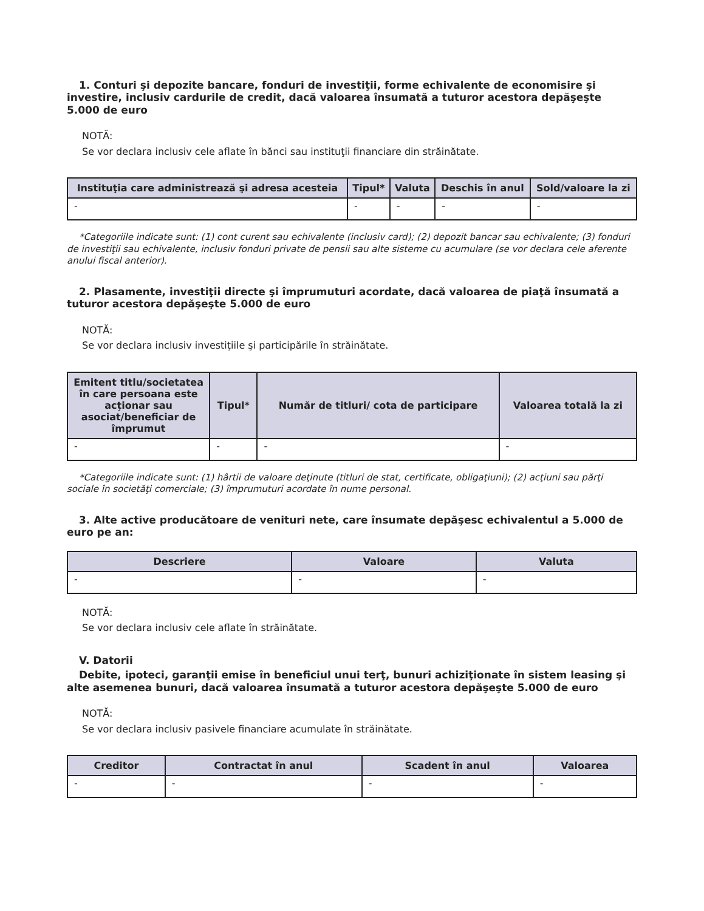1. Conturi şi depozite bancare, fonduri de investiţii, forme echivalente de economisire şi investire, inclusiv cardurile de credit, dacă valoarea însumată a tuturor acestora depăşeşte 5.000 de euro
NOTĂ:
Se vor declara inclusiv cele aflate în bănci sau instituţii financiare din străinătate.
| Instituţia care administrează şi adresa acesteia | Tipul* | Valuta | Deschis în anul | Sold/valoare la zi |
| --- | --- | --- | --- | --- |
| - | - | - | - | - |
*Categoriile indicate sunt: (1) cont curent sau echivalente (inclusiv card); (2) depozit bancar sau echivalente; (3) fonduri de investiţii sau echivalente, inclusiv fonduri private de pensii sau alte sisteme cu acumulare (se vor declara cele aferente anului fiscal anterior).
2. Plasamente, investiţii directe şi împrumuturi acordate, dacă valoarea de piaţă însumată a tuturor acestora depăşeşte 5.000 de euro
NOTĂ:
Se vor declara inclusiv investiţiile şi participările în străinătate.
| Emitent titlu/societatea în care persoana este acţionar sau asociat/beneficiar de împrumut | Tipul* | Număr de titluri/ cota de participare | Valoarea totală la zi |
| --- | --- | --- | --- |
| - | - | - | - |
*Categoriile indicate sunt: (1) hârtii de valoare deţinute (titluri de stat, certificate, obligaţiuni); (2) acţiuni sau părţi sociale în societăţi comerciale; (3) împrumuturi acordate în nume personal.
3. Alte active producătoare de venituri nete, care însumate depăşesc echivalentul a 5.000 de euro pe an:
| Descriere | Valoare | Valuta |
| --- | --- | --- |
| - | - | - |
NOTĂ:
Se vor declara inclusiv cele aflate în străinătate.
V. Datorii
Debite, ipoteci, garanţii emise în beneficiul unui terţ, bunuri achiziţionate în sistem leasing şi alte asemenea bunuri, dacă valoarea însumată a tuturor acestora depăşeşte 5.000 de euro
NOTĂ:
Se vor declara inclusiv pasivele financiare acumulate în străinătate.
| Creditor | Contractat în anul | Scadent în anul | Valoarea |
| --- | --- | --- | --- |
| - | - | - | - |